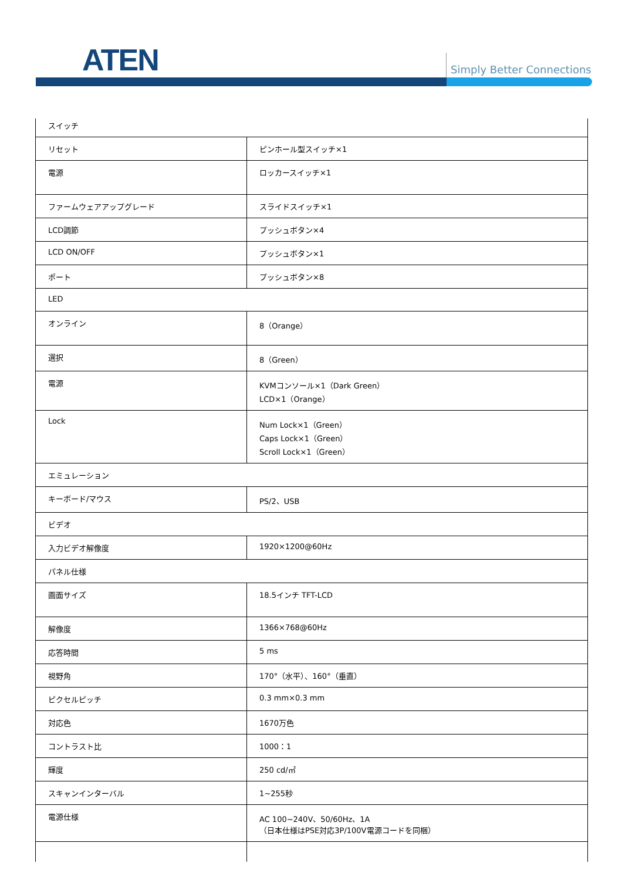ATEN Simply Better Connections
| スイッチ | |
| リセット | ピンホール型スイッチ×1 |
| 電源 | ロッカースイッチ×1 |
| ファームウェアアップグレード | スライドスイッチ×1 |
| LCD調節 | プッシュボタン×4 |
| LCD ON/OFF | プッシュボタン×1 |
| ポート | プッシュボタン×8 |
| LED | |
| オンライン | 8（Orange） |
| 選択 | 8（Green） |
| 電源 | KVMコンソール×1（Dark Green） LCD×1（Orange） |
| Lock | Num Lock×1（Green） Caps Lock×1（Green） Scroll Lock×1（Green） |
| エミュレーション | |
| キーボード/マウス | PS/2、USB |
| ビデオ | |
| 入力ビデオ解像度 | 1920×1200@60Hz |
| パネル仕様 | |
| 画面サイズ | 18.5インチ TFT-LCD |
| 解像度 | 1366×768@60Hz |
| 応答時間 | 5 ms |
| 視野角 | 170°（水平）、160°（垂直） |
| ピクセルピッチ | 0.3 mm×0.3 mm |
| 対応色 | 1670万色 |
| コントラスト比 | 1000：1 |
| 輝度 | 250 cd/㎡ |
| スキャンインターバル | 1~255秒 |
| 電源仕様 | AC 100~240V、50/60Hz、1A （日本仕様はPSE対応3P/100V電源コードを同梱） |